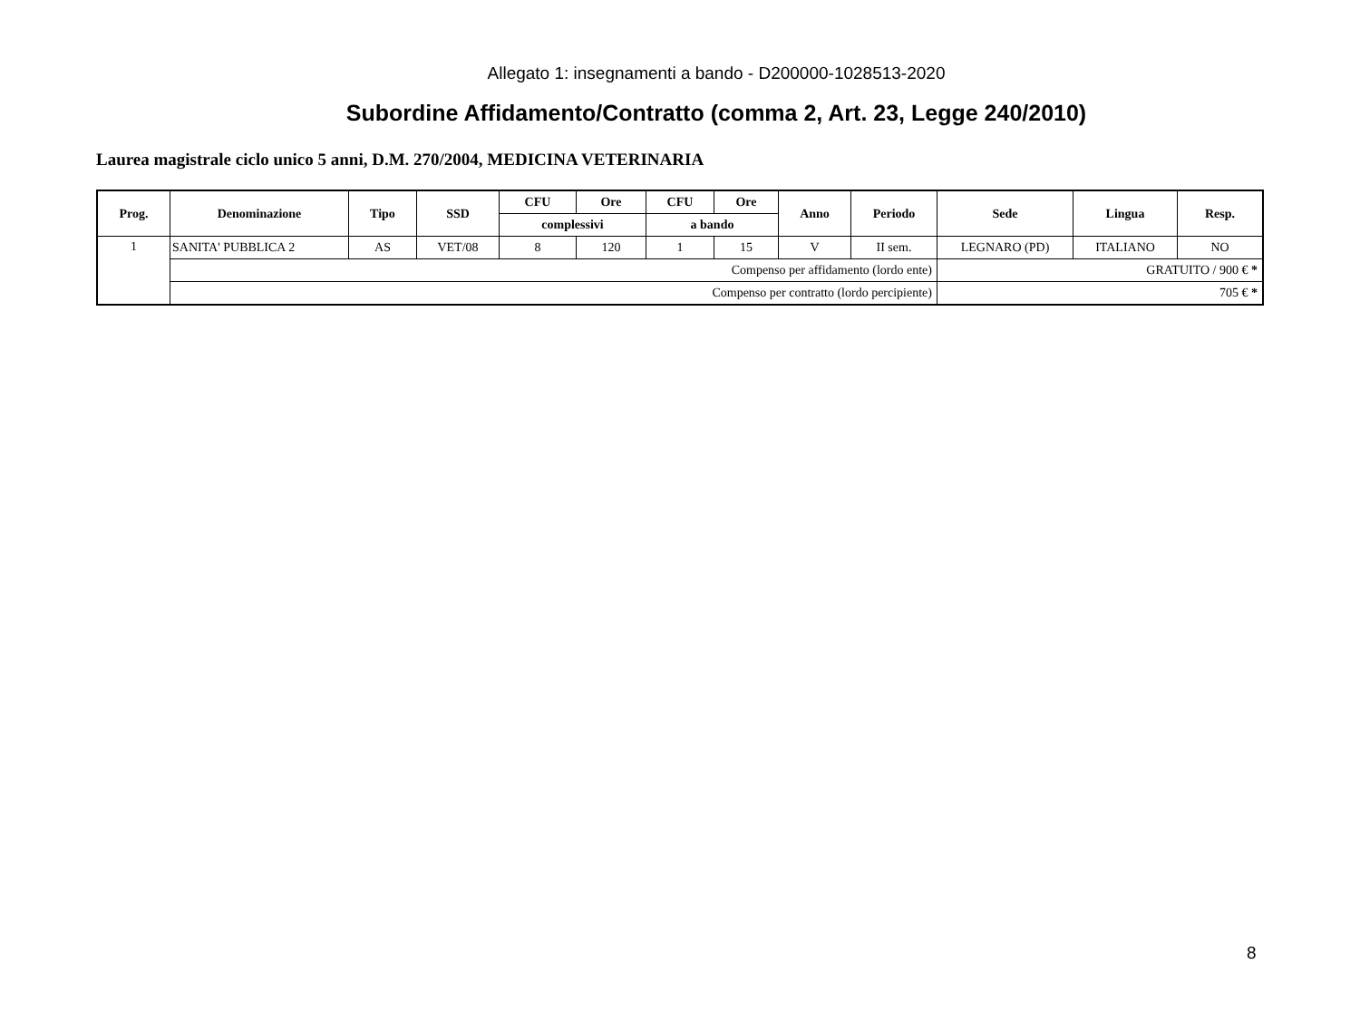Allegato 1: insegnamenti a bando - D200000-1028513-2020
Subordine Affidamento/Contratto (comma 2, Art. 23, Legge 240/2010)
Laurea magistrale ciclo unico 5 anni, D.M. 270/2004, MEDICINA VETERINARIA
| Prog. | Denominazione | Tipo | SSD | CFU | Ore | CFU | Ore | Anno | Periodo | Sede | Lingua | Resp. |
| --- | --- | --- | --- | --- | --- | --- | --- | --- | --- | --- | --- | --- |
| | | | | complessivi | | a bando | | | | | | |
| 1 | SANITA' PUBBLICA 2 | AS | VET/08 | 8 | 120 | 1 | 15 | V | II sem. | LEGNARO (PD) | ITALIANO | NO |
| | Compenso per affidamento (lordo ente) | | | | | | | | | GRATUITO / 900 € * | | |
| | Compenso per contratto (lordo percipiente) | | | | | | | | | 705 € * | | |
8